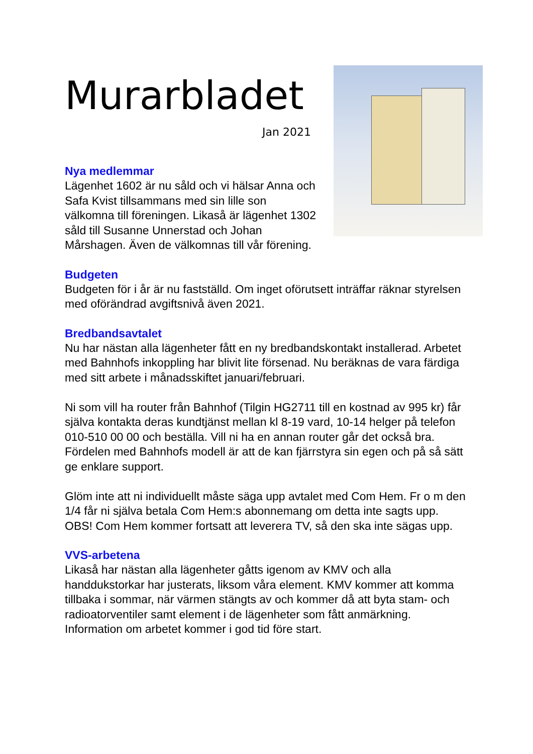Murarbladet
Jan 2021
Nya medlemmar
Lägenhet 1602 är nu såld och vi hälsar Anna och Safa Kvist tillsammans med sin lille son välkomna till föreningen. Likaså är lägenhet 1302 såld till Susanne Unnerstad och Johan Mårshagen. Även de välkomnas till vår förening.
Budgeten
Budgeten för i år är nu fastställd. Om inget oförutsett inträffar räknar styrelsen med oförändrad avgiftsnivå även 2021.
Bredbandsavtalet
Nu har nästan alla lägenheter fått en ny bredbandskontakt installerad. Arbetet med Bahnhofs inkoppling har blivit lite försenad. Nu beräknas de vara färdiga med sitt arbete i månadsskiftet januari/februari.
Ni som vill ha router från Bahnhof (Tilgin HG2711 till en kostnad av 995 kr) får själva kontakta deras kundtjänst mellan kl 8-19 vard, 10-14 helger på telefon 010-510 00 00 och beställa. Vill ni ha en annan router går det också bra. Fördelen med Bahnhofs modell är att de kan fjärrstyra sin egen och på så sätt ge enklare support.
Glöm inte att ni individuellt måste säga upp avtalet med Com Hem. Fr o m den 1/4 får ni själva betala Com Hem:s abonnemang om detta inte sagts upp. OBS! Com Hem kommer fortsatt att leverera TV, så den ska inte sägas upp.
VVS-arbetena
Likaså har nästan alla lägenheter gåtts igenom av KMV och alla handdukstorkar har justerats, liksom våra element. KMV kommer att komma tillbaka i sommar, när värmen stängts av och kommer då att byta stam- och radioatorventiler samt element i de lägenheter som fått anmärkning. Information om arbetet kommer i god tid före start.